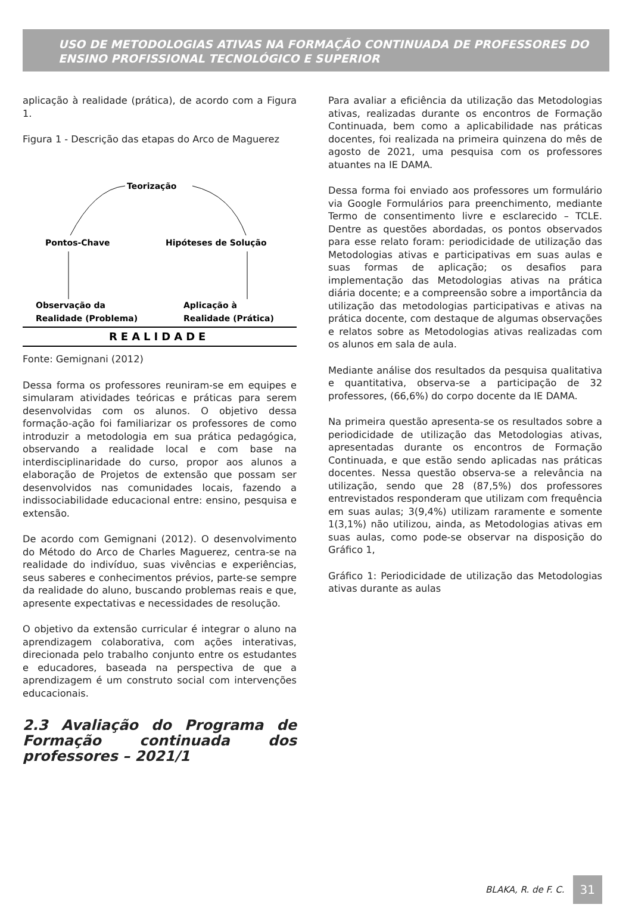USO DE METODOLOGIAS ATIVAS NA FORMAÇÃO CONTINUADA DE PROFESSORES DO ENSINO PROFISSIONAL TECNOLÓGICO E SUPERIOR
aplicação à realidade (prática), de acordo com a Figura 1.
Figura 1 - Descrição das etapas do Arco de Maguerez
Teorização
Pontos-Chave
Hipóteses de Solução
Observação da
Realidade (Problema)
Aplicação à
Realidade (Prática)
REALIDADE
Fonte: Gemignani (2012)
Dessa forma os professores reuniram-se em equipes e simularam atividades teóricas e práticas para serem desenvolvidas com os alunos. O objetivo dessa formação-ação foi familiarizar os professores de como introduzir a metodologia em sua prática pedagógica, observando a realidade local e com base na interdisciplinaridade do curso, propor aos alunos a elaboração de Projetos de extensão que possam ser desenvolvidos nas comunidades locais, fazendo a indissociabilidade educacional entre: ensino, pesquisa e extensão.
De acordo com Gemignani (2012). O desenvolvimento do Método do Arco de Charles Maguerez, centra-se na realidade do indivíduo, suas vivências e experiências, seus saberes e conhecimentos prévios, parte-se sempre da realidade do aluno, buscando problemas reais e que, apresente expectativas e necessidades de resolução.
O objetivo da extensão curricular é integrar o aluno na aprendizagem colaborativa, com ações interativas, direcionada pelo trabalho conjunto entre os estudantes e educadores, baseada na perspectiva de que a aprendizagem é um construto social com intervenções educacionais.
2.3 Avaliação do Programa de Formação continuada dos professores – 2021/1
Para avaliar a eficiência da utilização das Metodologias ativas, realizadas durante os encontros de Formação Continuada, bem como a aplicabilidade nas práticas docentes, foi realizada na primeira quinzena do mês de agosto de 2021, uma pesquisa com os professores atuantes na IE DAMA.
Dessa forma foi enviado aos professores um formulário via Google Formulários para preenchimento, mediante Termo de consentimento livre e esclarecido – TCLE. Dentre as questões abordadas, os pontos observados para esse relato foram: periodicidade de utilização das Metodologias ativas e participativas em suas aulas e suas formas de aplicação; os desafios para implementação das Metodologias ativas na prática diária docente; e a compreensão sobre a importância da utilização das metodologias participativas e ativas na prática docente, com destaque de algumas observações e relatos sobre as Metodologias ativas realizadas com os alunos em sala de aula.
Mediante análise dos resultados da pesquisa qualitativa e quantitativa, observa-se a participação de 32 professores, (66,6%) do corpo docente da IE DAMA.
Na primeira questão apresenta-se os resultados sobre a periodicidade de utilização das Metodologias ativas, apresentadas durante os encontros de Formação Continuada, e que estão sendo aplicadas nas práticas docentes. Nessa questão observa-se a relevância na utilização, sendo que 28 (87,5%) dos professores entrevistados responderam que utilizam com frequência em suas aulas; 3(9,4%) utilizam raramente e somente 1(3,1%) não utilizou, ainda, as Metodologias ativas em suas aulas, como pode-se observar na disposição do Gráfico 1,
Gráfico 1: Periodicidade de utilização das Metodologias ativas durante as aulas
BLAKA, R. de F. C. 31